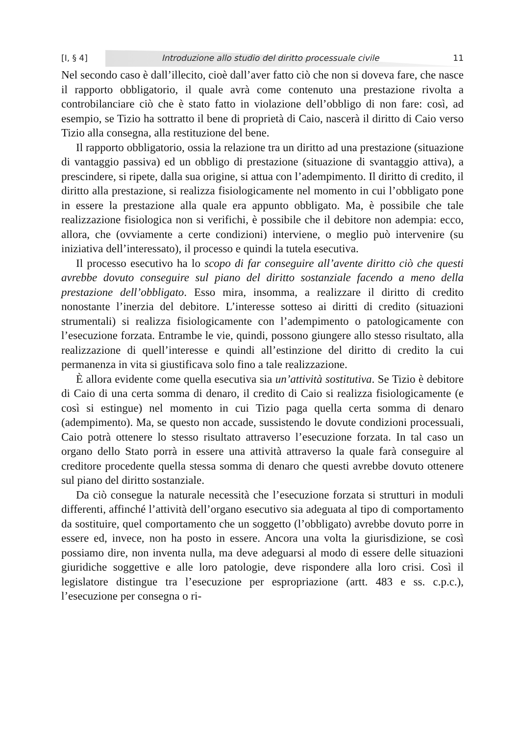[I, § 4] Introduzione allo studio del diritto processuale civile 11
Nel secondo caso è dall’illecito, cioè dall’aver fatto ciò che non si doveva fare, che nasce il rapporto obbligatorio, il quale avrà come contenuto una prestazione rivolta a controbilanciare ciò che è stato fatto in violazione dell’obbligo di non fare: così, ad esempio, se Tizio ha sottratto il bene di proprietà di Caio, nascerà il diritto di Caio verso Tizio alla consegna, alla restituzione del bene.
Il rapporto obbligatorio, ossia la relazione tra un diritto ad una prestazione (situazione di vantaggio passiva) ed un obbligo di prestazione (situazione di svantaggio attiva), a prescindere, si ripete, dalla sua origine, si attua con l’adempimento. Il diritto di credito, il diritto alla prestazione, si realizza fisiologicamente nel momento in cui l’obbligato pone in essere la prestazione alla quale era appunto obbligato. Ma, è possibile che tale realizzazione fisiologica non si verifichi, è possibile che il debitore non adempia: ecco, allora, che (ovviamente a certe condizioni) interviene, o meglio può intervenire (su iniziativa dell’interessato), il processo e quindi la tutela esecutiva.
Il processo esecutivo ha lo scopo di far conseguire all’avente diritto ciò che questi avrebbe dovuto conseguire sul piano del diritto sostanziale facendo a meno della prestazione dell’obbligato. Esso mira, insomma, a realizzare il diritto di credito nonostante l’inerzia del debitore. L’interesse sotteso ai diritti di credito (situazioni strumentali) si realizza fisiologicamente con l’adempimento o patologicamente con l’esecuzione forzata. Entrambe le vie, quindi, possono giungere allo stesso risultato, alla realizzazione di quell’interesse e quindi all’estinzione del diritto di credito la cui permanenza in vita si giustificava solo fino a tale realizzazione.
È allora evidente come quella esecutiva sia un’attività sostitutiva. Se Tizio è debitore di Caio di una certa somma di denaro, il credito di Caio si realizza fisiologicamente (e così si estingue) nel momento in cui Tizio paga quella certa somma di denaro (adempimento). Ma, se questo non accade, sussistendo le dovute condizioni processuali, Caio potrà ottenere lo stesso risultato attraverso l’esecuzione forzata. In tal caso un organo dello Stato porrà in essere una attività attraverso la quale farà conseguire al creditore procedente quella stessa somma di denaro che questi avrebbe dovuto ottenere sul piano del diritto sostanziale.
Da ciò consegue la naturale necessità che l’esecuzione forzata si strutturi in moduli differenti, affinché l’attività dell’organo esecutivo sia adeguata al tipo di comportamento da sostituire, quel comportamento che un soggetto (l’obbligato) avrebbe dovuto porre in essere ed, invece, non ha posto in essere. Ancora una volta la giurisdizione, se così possiamo dire, non inventa nulla, ma deve adeguarsi al modo di essere delle situazioni giuridiche soggettive e alle loro patologie, deve rispondere alla loro crisi. Così il legislatore distingue tra l’esecuzione per espropriazione (artt. 483 e ss. c.p.c.), l’esecuzione per consegna o ri-